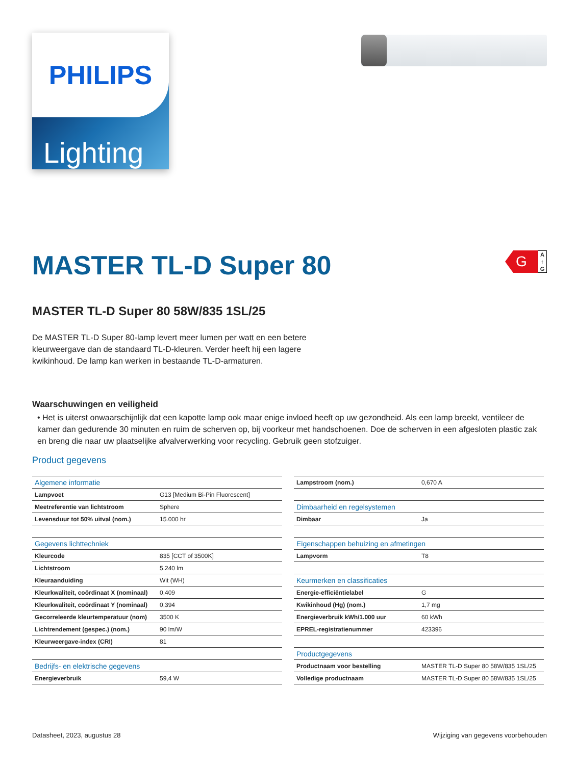PHILIPS
Lighting
G
A ↑ G
MASTER TL-D Super 80
MASTER TL-D Super 80 58W/835 1SL/25
De MASTER TL-D Super 80-lamp levert meer lumen per watt en een betere kleurweergave dan de standaard TL-D-kleuren. Verder heeft hij een lagere kwikinhoud. De lamp kan werken in bestaande TL-D-armaturen.
Waarschuwingen en veiligheid
• Het is uiterst onwaarschijnlijk dat een kapotte lamp ook maar enige invloed heeft op uw gezondheid. Als een lamp breekt, ventileer de kamer dan gedurende 30 minuten en ruim de scherven op, bij voorkeur met handschoenen. Doe de scherven in een afgesloten plastic zak en breng die naar uw plaatselijke afvalverwerking voor recycling. Gebruik geen stofzuiger.
Product gegevens
| Algemene informatie | |
| Lampvoet | G13 [Medium Bi-Pin Fluorescent] |
| Meetreferentie van lichtstroom | Sphere |
| Levensduur tot 50% uitval (nom.) | 15.000 hr |
| Gegevens lichttechniek | |
| Kleurcode | 835 [CCT of 3500K] |
| Lichtstroom | 5.240 lm |
| Kleuraanduiding | Wit (WH) |
| Kleurkwaliteit, coördinaat X (nominaal) | 0,409 |
| Kleurkwaliteit, coördinaat Y (nominaal) | 0,394 |
| Gecorreleerde kleurtemperatuur (nom) | 3500 K |
| Lichtrendement (gespec.) (nom.) | 90 lm/W |
| Kleurweergave-index (CRI) | 81 |
| Bedrijfs- en elektrische gegevens | |
| Energieverbruik | 59,4 W |
| Lampstroom (nom.) | 0,670 A |
| Dimbaarheid en regelsystemen | |
| Dimbaar | Ja |
| Eigenschappen behuizing en afmetingen | |
| Lampvorm | T8 |
| Keurmerken en classificaties | |
| Energie-efficiëntielabel | G |
| Kwikinhoud (Hg) (nom.) | 1,7 mg |
| Energieverbruik kWh/1.000 uur | 60 kWh |
| EPREL-registratienummer | 423396 |
| Productgegevens | |
| Productnaam voor bestelling | MASTER TL-D Super 80 58W/835 1SL/25 |
| Volledige productnaam | MASTER TL-D Super 80 58W/835 1SL/25 |
Datasheet, 2023, augustus 28 Wijziging van gegevens voorbehouden